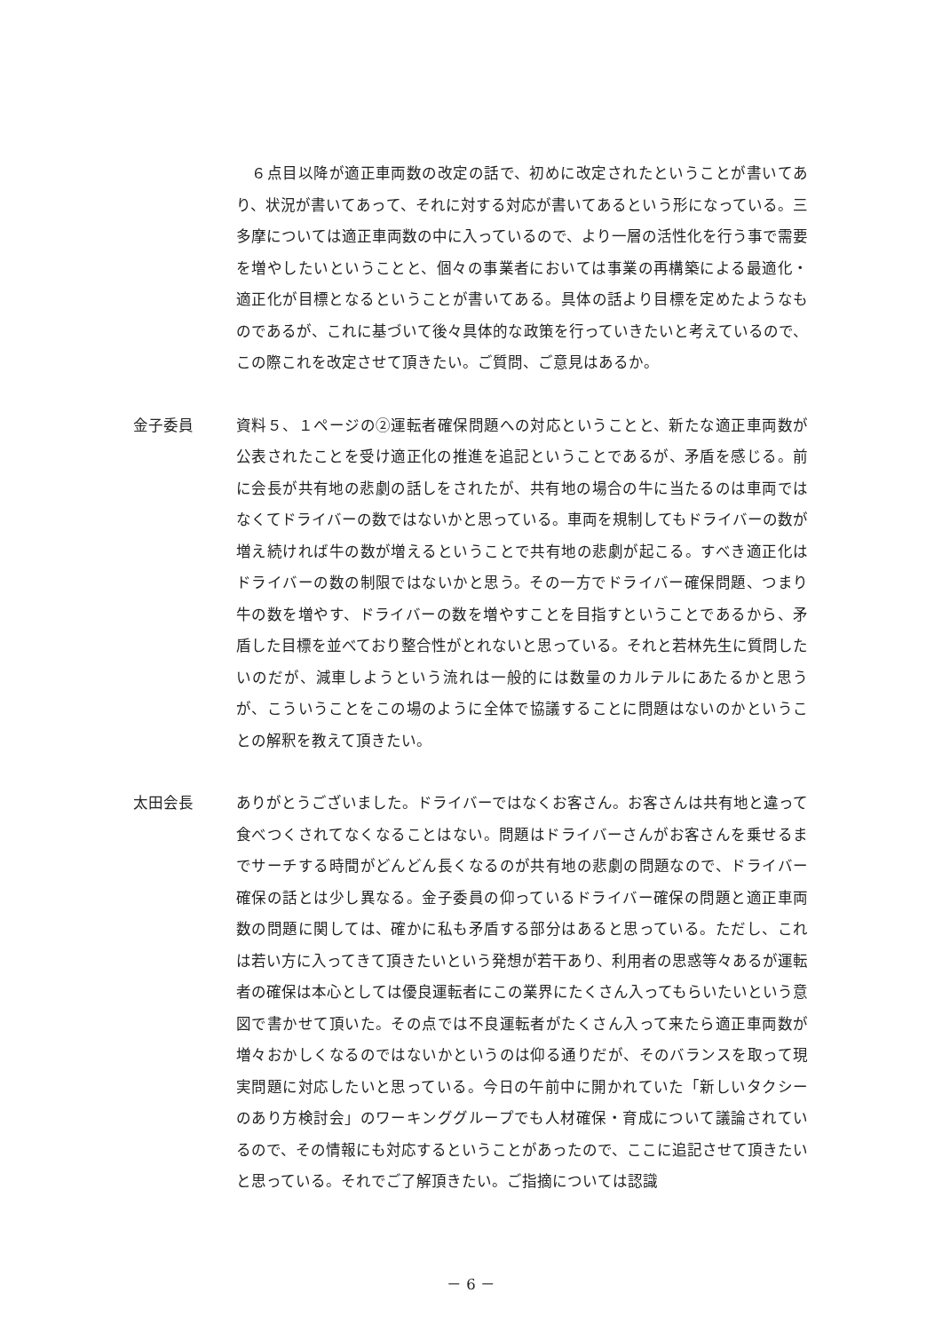６点目以降が適正車両数の改定の話で、初めに改定されたということが書いてあり、状況が書いてあって、それに対する対応が書いてあるという形になっている。三多摩については適正車両数の中に入っているので、より一層の活性化を行う事で需要を増やしたいということと、個々の事業者においては事業の再構築による最適化・適正化が目標となるということが書いてある。具体の話より目標を定めたようなものであるが、これに基づいて後々具体的な政策を行っていきたいと考えているので、この際これを改定させて頂きたい。ご質問、ご意見はあるか。
金子委員 資料５、１ページの②運転者確保問題への対応ということと、新たな適正車両数が公表されたことを受け適正化の推進を追記ということであるが、矛盾を感じる。前に会長が共有地の悲劇の話しをされたが、共有地の場合の牛に当たるのは車両ではなくてドライバーの数ではないかと思っている。車両を規制してもドライバーの数が増え続ければ牛の数が増えるということで共有地の悲劇が起こる。すべき適正化はドライバーの数の制限ではないかと思う。その一方でドライバー確保問題、つまり牛の数を増やす、ドライバーの数を増やすことを目指すということであるから、矛盾した目標を並べており整合性がとれないと思っている。それと若林先生に質問したいのだが、減車しようという流れは一般的には数量のカルテルにあたるかと思うが、こういうことをこの場のように全体で協議することに問題はないのかということの解釈を教えて頂きたい。
太田会長 ありがとうございました。ドライバーではなくお客さん。お客さんは共有地と違って食べつくされてなくなることはない。問題はドライバーさんがお客さんを乗せるまでサーチする時間がどんどん長くなるのが共有地の悲劇の問題なので、ドライバー確保の話とは少し異なる。金子委員の仰っているドライバー確保の問題と適正車両数の問題に関しては、確かに私も矛盾する部分はあると思っている。ただし、これは若い方に入ってきて頂きたいという発想が若干あり、利用者の思惑等々あるが運転者の確保は本心としては優良運転者にこの業界にたくさん入ってもらいたいという意図で書かせて頂いた。その点では不良運転者がたくさん入って来たら適正車両数が増々おかしくなるのではないかというのは仰る通りだが、そのバランスを取って現実問題に対応したいと思っている。今日の午前中に開かれていた「新しいタクシーのあり方検討会」のワーキンググループでも人材確保・育成について議論されているので、その情報にも対応するということがあったので、ここに追記させて頂きたいと思っている。それでご了解頂きたい。ご指摘については認識
－ 6 －